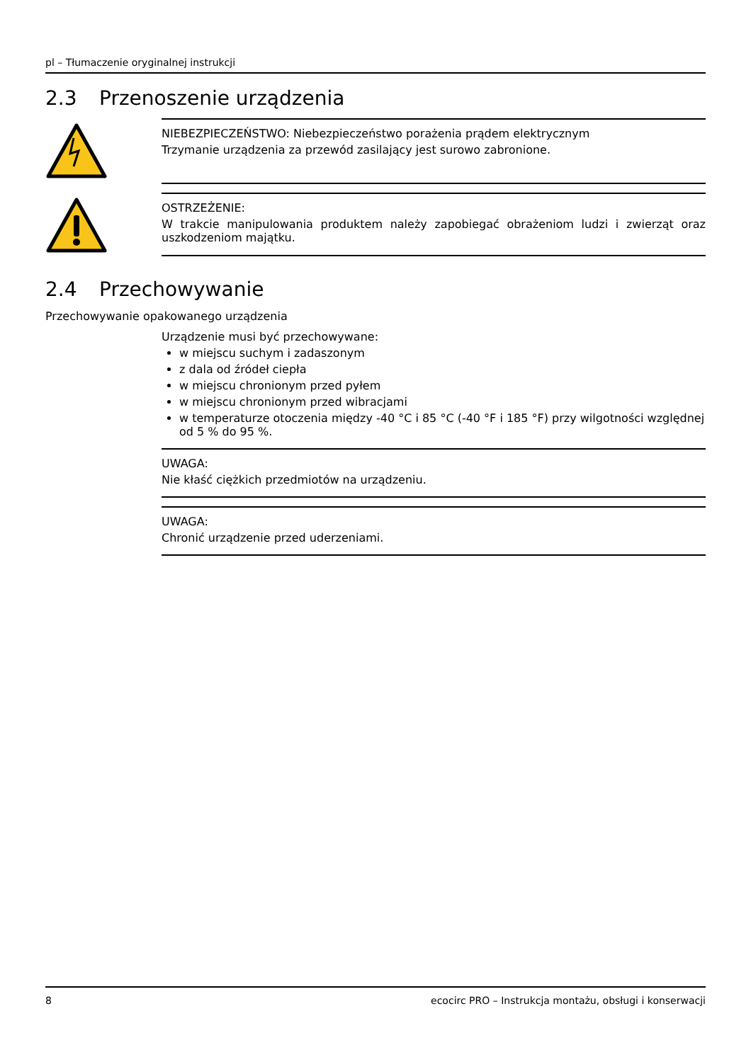pl – Tłumaczenie oryginalnej instrukcji
2.3 Przenoszenie urządzenia
NIEBEZPIECZEŃSTWO: Niebezpieczeństwo porażenia prądem elektrycznym
Trzymanie urządzenia za przewód zasilający jest surowo zabronione.
OSTRZEŻENIE:
W trakcie manipulowania produktem należy zapobiegać obrażeniom ludzi i zwierząt oraz uszkodzeniom majątku.
2.4 Przechowywanie
Przechowywanie opakowanego urządzenia
Urządzenie musi być przechowywane:
w miejscu suchym i zadaszonym
z dala od źródeł ciepła
w miejscu chronionym przed pyłem
w miejscu chronionym przed wibracjami
w temperaturze otoczenia między -40 °C i 85 °C (-40 °F i 185 °F) przy wilgotności względnej od 5 % do 95 %.
UWAGA:
Nie kłaść ciężkich przedmiotów na urządzeniu.
UWAGA:
Chronić urządzenie przed uderzeniami.
8 ecocirc PRO – Instrukcja montażu, obsługi i konserwacji